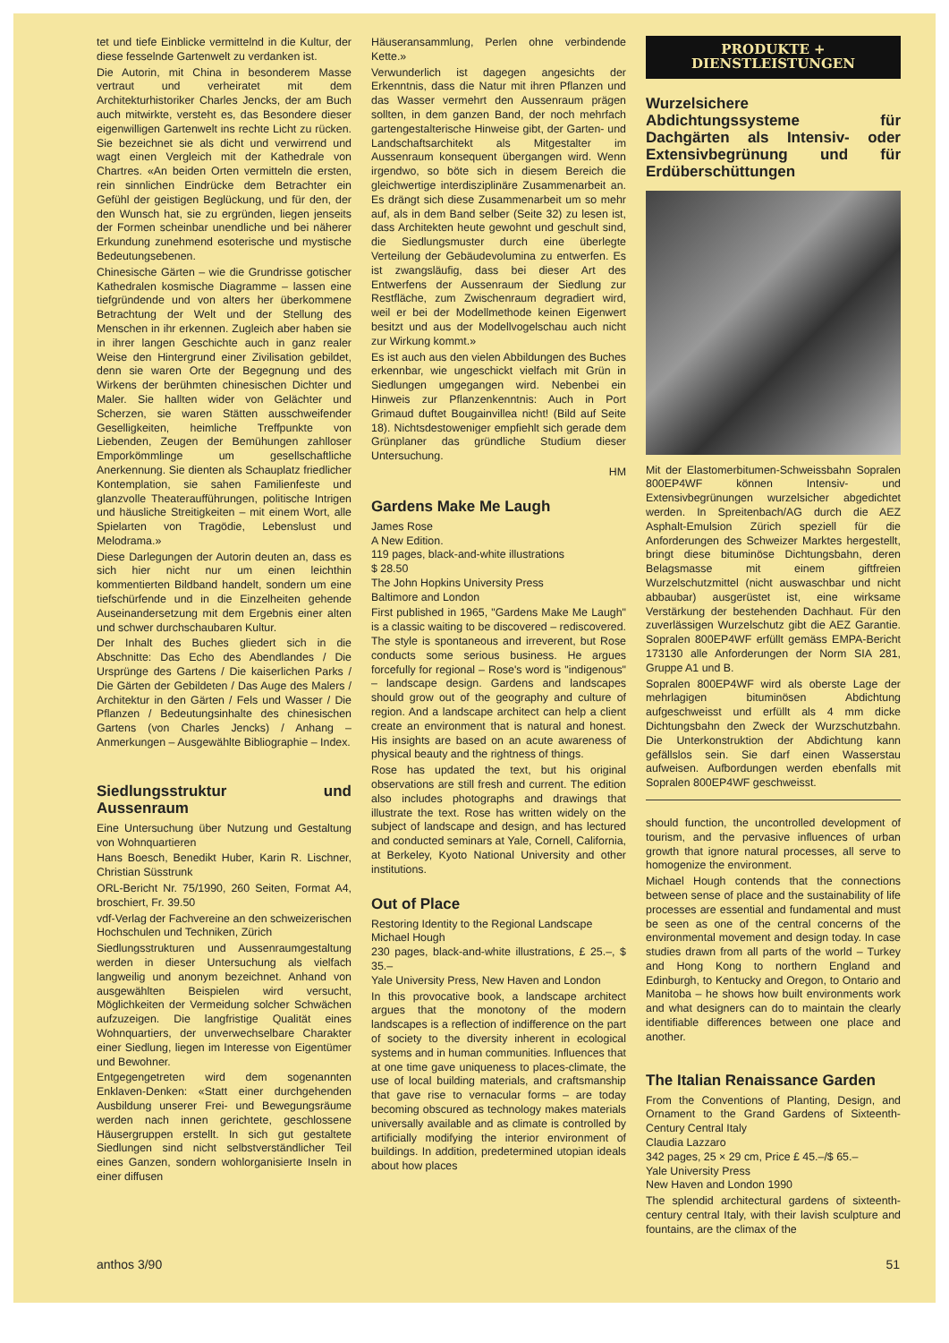tet und tiefe Einblicke vermittelnd in die Kultur, der diese fesselnde Gartenwelt zu verdanken ist.
Die Autorin, mit China in besonderem Masse vertraut und verheiratet mit dem Architekturhistoriker Charles Jencks, der am Buch auch mitwirkte, versteht es, das Besondere dieser eigenwilligen Gartenwelt ins rechte Licht zu rücken. Sie bezeichnet sie als dicht und verwirrend und wagt einen Vergleich mit der Kathedrale von Chartres. «An beiden Orten vermitteln die ersten, rein sinnlichen Eindrücke dem Betrachter ein Gefühl der geistigen Beglückung, und für den, der den Wunsch hat, sie zu ergründen, liegen jenseits der Formen scheinbar unendliche und bei näherer Erkundung zunehmend esoterische und mystische Bedeutungsebenen.
Chinesische Gärten – wie die Grundrisse gotischer Kathedralen kosmische Diagramme – lassen eine tiefgründende und von alters her überkommene Betrachtung der Welt und der Stellung des Menschen in ihr erkennen. Zugleich aber haben sie in ihrer langen Geschichte auch in ganz realer Weise den Hintergrund einer Zivilisation gebildet, denn sie waren Orte der Begegnung und des Wirkens der berühmten chinesischen Dichter und Maler. Sie hallten wider von Gelächter und Scherzen, sie waren Stätten ausschweifender Geselligkeiten, heimliche Treffpunkte von Liebenden, Zeugen der Bemühungen zahlloser Emporkömmlinge um gesellschaftliche Anerkennung. Sie dienten als Schauplatz friedlicher Kontemplation, sie sahen Familienfeste und glanzvolle Theateraufführungen, politische Intrigen und häusliche Streitigkeiten – mit einem Wort, alle Spielarten von Tragödie, Lebenslust und Melodrama.»
Diese Darlegungen der Autorin deuten an, dass es sich hier nicht nur um einen leichthin kommentierten Bildband handelt, sondern um eine tiefschürfende und in die Einzelheiten gehende Auseinandersetzung mit dem Ergebnis einer alten und schwer durchschaubaren Kultur.
Der Inhalt des Buches gliedert sich in die Abschnitte: Das Echo des Abendlandes / Die Ursprünge des Gartens / Die kaiserlichen Parks / Die Gärten der Gebildeten / Das Auge des Malers / Architektur in den Gärten / Fels und Wasser / Die Pflanzen / Bedeutungsinhalte des chinesischen Gartens (von Charles Jencks) / Anhang – Anmerkungen – Ausgewählte Bibliographie – Index.
Siedlungsstruktur und Aussenraum
Eine Untersuchung über Nutzung und Gestaltung von Wohnquartieren
Hans Boesch, Benedikt Huber, Karin R. Lischner, Christian Süsstrunk
ORL-Bericht Nr. 75/1990, 260 Seiten, Format A4, broschiert, Fr. 39.50
vdf-Verlag der Fachvereine an den schweizerischen Hochschulen und Techniken, Zürich
Siedlungsstrukturen und Aussenraumgestaltung werden in dieser Untersuchung als vielfach langweilig und anonym bezeichnet. Anhand von ausgewählten Beispielen wird versucht, Möglichkeiten der Vermeidung solcher Schwächen aufzuzeigen. Die langfristige Qualität eines Wohnquartiers, der unverwechselbare Charakter einer Siedlung, liegen im Interesse von Eigentümer und Bewohner.
Entgegengetreten wird dem sogenannten Enklaven-Denken: «Statt einer durchgehenden Ausbildung unserer Frei- und Bewegungsräume werden nach innen gerichtete, geschlossene Häusergruppen erstellt. In sich gut gestaltete Siedlungen sind nicht selbstverständlicher Teil eines Ganzen, sondern wohlorganisierte Inseln in einer diffusen
Häuseransammlung, Perlen ohne verbindende Kette.»
Verwunderlich ist dagegen angesichts der Erkenntnis, dass die Natur mit ihren Pflanzen und das Wasser vermehrt den Aussenraum prägen sollten, in dem ganzen Band, der noch mehrfach gartengestalterische Hinweise gibt, der Garten- und Landschaftsarchitekt als Mitgestalter im Aussenraum konsequent übergangen wird. Wenn irgendwo, so böte sich in diesem Bereich die gleichwertige interdisziplinäre Zusammenarbeit an. Es drängt sich diese Zusammenarbeit um so mehr auf, als in dem Band selber (Seite 32) zu lesen ist, dass Architekten heute gewohnt und geschult sind, die Siedlungsmuster durch eine überlegte Verteilung der Gebäudevolumina zu entwerfen. Es ist zwangsläufig, dass bei dieser Art des Entwerfens der Aussenraum der Siedlung zur Restfläche, zum Zwischenraum degradiert wird, weil er bei der Modellmethode keinen Eigenwert besitzt und aus der Modellvogelschau auch nicht zur Wirkung kommt.»
Es ist auch aus den vielen Abbildungen des Buches erkennbar, wie ungeschickt vielfach mit Grün in Siedlungen umgegangen wird. Nebenbei ein Hinweis zur Pflanzenkenntnis: Auch in Port Grimaud duftet Bougainvillea nicht! (Bild auf Seite 18). Nichtsdestoweniger empfiehlt sich gerade dem Grünplaner das gründliche Studium dieser Untersuchung.
HM
Gardens Make Me Laugh
James Rose
A New Edition.
119 pages, black-and-white illustrations
$ 28.50
The John Hopkins University Press
Baltimore and London
First published in 1965, "Gardens Make Me Laugh" is a classic waiting to be discovered – rediscovered. The style is spontaneous and irreverent, but Rose conducts some serious business. He argues forcefully for regional – Rose's word is "indigenous" – landscape design. Gardens and landscapes should grow out of the geography and culture of region. And a landscape architect can help a client create an environment that is natural and honest. His insights are based on an acute awareness of physical beauty and the rightness of things.
Rose has updated the text, but his original observations are still fresh and current. The edition also includes photographs and drawings that illustrate the text. Rose has written widely on the subject of landscape and design, and has lectured and conducted seminars at Yale, Cornell, California, at Berkeley, Kyoto National University and other institutions.
Out of Place
Restoring Identity to the Regional Landscape
Michael Hough
230 pages, black-and-white illustrations, £ 25.–, $ 35.–
Yale University Press, New Haven and London
In this provocative book, a landscape architect argues that the monotony of the modern landscapes is a reflection of indifference on the part of society to the diversity inherent in ecological systems and in human communities. Influences that at one time gave uniqueness to places-climate, the use of local building materials, and craftsmanship that gave rise to vernacular forms – are today becoming obscured as technology makes materials universally available and as climate is controlled by artificially modifying the interior environment of buildings. In addition, predetermined utopian ideals about how places
PRODUKTE + DIENSTLEISTUNGEN
Wurzelsichere Abdichtungssysteme für Dachgärten als Intensiv- oder Extensivbegrünung und für Erdüberschüttungen
Mit der Elastomerbitumen-Schweissbahn Sopralen 800EP4WF können Intensiv- und Extensivbegrünungen wurzelsicher abgedichtet werden. In Spreitenbach/AG durch die AEZ Asphalt-Emulsion Zürich speziell für die Anforderungen des Schweizer Marktes hergestellt, bringt diese bituminöse Dichtungsbahn, deren Belagsmasse mit einem giftfreien Wurzelschutzmittel (nicht auswaschbar und nicht abbaubar) ausgerüstet ist, eine wirksame Verstärkung der bestehenden Dachhaut. Für den zuverlässigen Wurzelschutz gibt die AEZ Garantie. Sopralen 800EP4WF erfüllt gemäss EMPA-Bericht 173130 alle Anforderungen der Norm SIA 281, Gruppe A1 und B.
Sopralen 800EP4WF wird als oberste Lage der mehrlagigen bituminösen Abdichtung aufgeschweisst und erfüllt als 4 mm dicke Dichtungsbahn den Zweck der Wurzschutzbahn. Die Unterkonstruktion der Abdichtung kann gefällslos sein. Sie darf einen Wasserstau aufweisen. Aufbordungen werden ebenfalls mit Sopralen 800EP4WF geschweisst.
should function, the uncontrolled development of tourism, and the pervasive influences of urban growth that ignore natural processes, all serve to homogenize the environment.
Michael Hough contends that the connections between sense of place and the sustainability of life processes are essential and fundamental and must be seen as one of the central concerns of the environmental movement and design today. In case studies drawn from all parts of the world – Turkey and Hong Kong to northern England and Edinburgh, to Kentucky and Oregon, to Ontario and Manitoba – he shows how built environments work and what designers can do to maintain the clearly identifiable differences between one place and another.
The Italian Renaissance Garden
From the Conventions of Planting, Design, and Ornament to the Grand Gardens of Sixteenth-Century Central Italy
Claudia Lazzaro
342 pages, 25 × 29 cm, Price £ 45.–/$ 65.–
Yale University Press
New Haven and London 1990
The splendid architectural gardens of sixteenth-century central Italy, with their lavish sculpture and fountains, are the climax of the
anthos 3/90 51